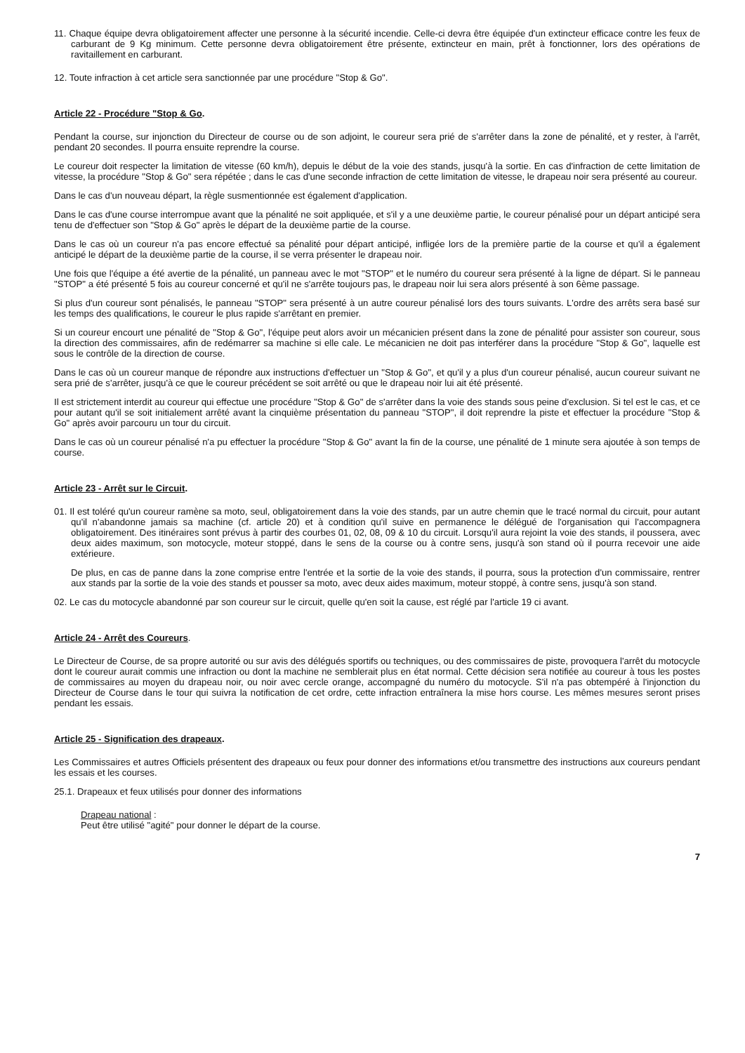11. Chaque équipe devra obligatoirement affecter une personne à la sécurité incendie. Celle-ci devra être équipée d'un extincteur efficace contre les feux de carburant de 9 Kg minimum. Cette personne devra obligatoirement être présente, extincteur en main, prêt à fonctionner, lors des opérations de ravitaillement en carburant.
12. Toute infraction à cet article sera sanctionnée par une procédure "Stop & Go".
Article 22 - Procédure "Stop & Go.
Pendant la course, sur injonction du Directeur de course ou de son adjoint, le coureur sera prié de s'arrêter dans la zone de pénalité, et y rester, à l'arrêt, pendant 20 secondes. Il pourra ensuite reprendre la course.
Le coureur doit respecter la limitation de vitesse (60 km/h), depuis le début de la voie des stands, jusqu'à la sortie. En cas d'infraction de cette limitation de vitesse, la procédure "Stop & Go" sera répétée ; dans le cas d'une seconde infraction de cette limitation de vitesse, le drapeau noir sera présenté au coureur.
Dans le cas d'un nouveau départ, la règle susmentionnée est également d'application.
Dans le cas d'une course interrompue avant que la pénalité ne soit appliquée, et s'il y a une deuxième partie, le coureur pénalisé pour un départ anticipé sera tenu de d'effectuer son "Stop & Go" après le départ de la deuxième partie de la course.
Dans le cas où un coureur n'a pas encore effectué sa pénalité pour départ anticipé, infligée lors de la première partie de la course et qu'il a également anticipé le départ de la deuxième partie de la course, il se verra présenter le drapeau noir.
Une fois que l'équipe a été avertie de la pénalité, un panneau avec le mot "STOP" et le numéro du coureur sera présenté à la ligne de départ. Si le panneau "STOP" a été présenté 5 fois au coureur concerné et qu'il ne s'arrête toujours pas, le drapeau noir lui sera alors présenté à son 6ème passage.
Si plus d'un coureur sont pénalisés, le panneau "STOP" sera présenté à un autre coureur pénalisé lors des tours suivants. L'ordre des arrêts sera basé sur les temps des qualifications, le coureur le plus rapide s'arrêtant en premier.
Si un coureur encourt une pénalité de "Stop & Go", l'équipe peut alors avoir un mécanicien présent dans la zone de pénalité pour assister son coureur, sous la direction des commissaires, afin de redémarrer sa machine si elle cale. Le mécanicien ne doit pas interférer dans la procédure "Stop & Go", laquelle est sous le contrôle de la direction de course.
Dans le cas où un coureur manque de répondre aux instructions d'effectuer un "Stop & Go", et qu'il y a plus d'un coureur pénalisé, aucun coureur suivant ne sera prié de s'arrêter, jusqu'à ce que le coureur précédent se soit arrêté ou que le drapeau noir lui ait été présenté.
Il est strictement interdit au coureur qui effectue une procédure "Stop & Go" de s'arrêter dans la voie des stands sous peine d'exclusion. Si tel est le cas, et ce pour autant qu'il se soit initialement arrêté avant la cinquième présentation du panneau "STOP", il doit reprendre la piste et effectuer la procédure "Stop & Go" après avoir parcouru un tour du circuit.
Dans le cas où un coureur pénalisé n'a pu effectuer la procédure "Stop & Go" avant la fin de la course, une pénalité de 1 minute sera ajoutée à son temps de course.
Article 23 - Arrêt sur le Circuit.
01. Il est toléré qu'un coureur ramène sa moto, seul, obligatoirement dans la voie des stands, par un autre chemin que le tracé normal du circuit, pour autant qu'il n'abandonne jamais sa machine (cf. article 20) et à condition qu'il suive en permanence le délégué de l'organisation qui l'accompagnera obligatoirement. Des itinéraires sont prévus à partir des courbes 01, 02, 08, 09 & 10 du circuit. Lorsqu'il aura rejoint la voie des stands, il poussera, avec deux aides maximum, son motocycle, moteur stoppé, dans le sens de la course ou à contre sens, jusqu'à son stand où il pourra recevoir une aide extérieure.
De plus, en cas de panne dans la zone comprise entre l'entrée et la sortie de la voie des stands, il pourra, sous la protection d'un commissaire, rentrer aux stands par la sortie de la voie des stands et pousser sa moto, avec deux aides maximum, moteur stoppé, à contre sens, jusqu'à son stand.
02. Le cas du motocycle abandonné par son coureur sur le circuit, quelle qu'en soit la cause, est réglé par l'article 19 ci avant.
Article 24 - Arrêt des Coureurs.
Le Directeur de Course, de sa propre autorité ou sur avis des délégués sportifs ou techniques, ou des commissaires de piste, provoquera l'arrêt du motocycle dont le coureur aurait commis une infraction ou dont la machine ne semblerait plus en état normal. Cette décision sera notifiée au coureur à tous les postes de commissaires au moyen du drapeau noir, ou noir avec cercle orange, accompagné du numéro du motocycle. S'il n'a pas obtempéré à l'injonction du Directeur de Course dans le tour qui suivra la notification de cet ordre, cette infraction entraînera la mise hors course. Les mêmes mesures seront prises pendant les essais.
Article 25 - Signification des drapeaux.
Les Commissaires et autres Officiels présentent des drapeaux ou feux pour donner des informations et/ou transmettre des instructions aux coureurs pendant les essais et les courses.
25.1. Drapeaux et feux utilisés pour donner des informations
Drapeau national :
Peut être utilisé "agité" pour donner le départ de la course.
7